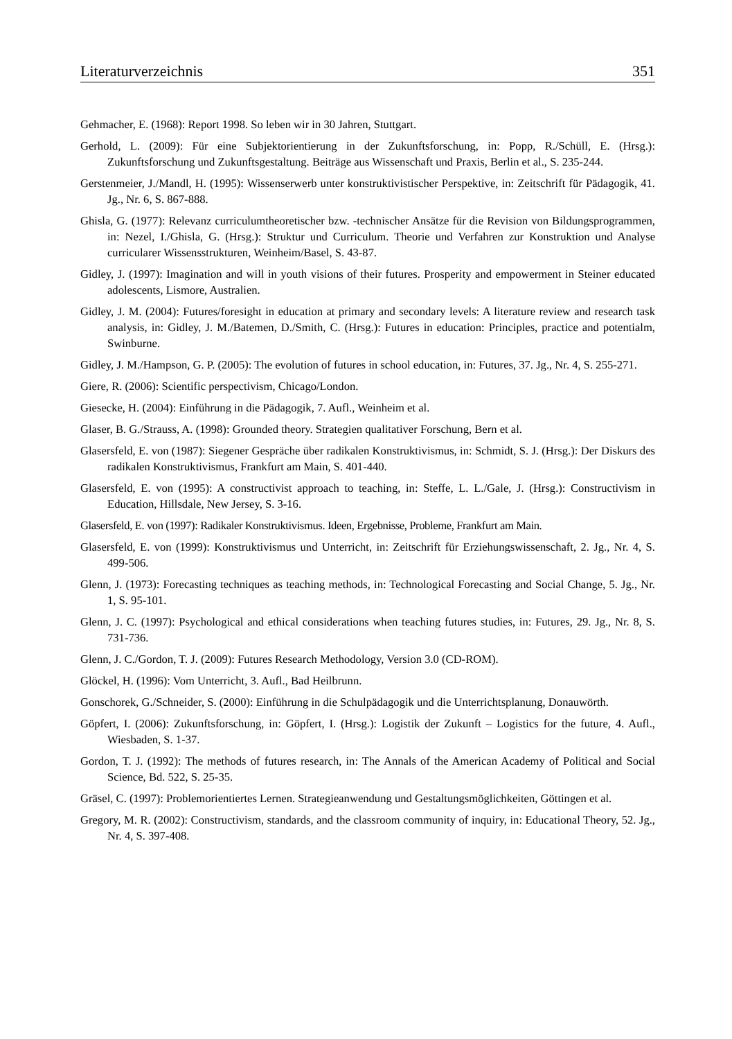Literaturverzeichnis 351
Gehmacher, E. (1968): Report 1998. So leben wir in 30 Jahren, Stuttgart.
Gerhold, L. (2009): Für eine Subjektorientierung in der Zukunftsforschung, in: Popp, R./Schüll, E. (Hrsg.): Zukunftsforschung und Zukunftsgestaltung. Beiträge aus Wissenschaft und Praxis, Berlin et al., S. 235-244.
Gerstenmeier, J./Mandl, H. (1995): Wissenserwerb unter konstruktivistischer Perspektive, in: Zeitschrift für Pädagogik, 41. Jg., Nr. 6, S. 867-888.
Ghisla, G. (1977): Relevanz curriculumtheoretischer bzw. -technischer Ansätze für die Revision von Bildungsprogrammen, in: Nezel, I./Ghisla, G. (Hrsg.): Struktur und Curriculum. Theorie und Verfahren zur Konstruktion und Analyse curricularer Wissensstrukturen, Weinheim/Basel, S. 43-87.
Gidley, J. (1997): Imagination and will in youth visions of their futures. Prosperity and empowerment in Steiner educated adolescents, Lismore, Australien.
Gidley, J. M. (2004): Futures/foresight in education at primary and secondary levels: A literature review and research task analysis, in: Gidley, J. M./Batemen, D./Smith, C. (Hrsg.): Futures in education: Principles, practice and potentialm, Swinburne.
Gidley, J. M./Hampson, G. P. (2005): The evolution of futures in school education, in: Futures, 37. Jg., Nr. 4, S. 255-271.
Giere, R. (2006): Scientific perspectivism, Chicago/London.
Giesecke, H. (2004): Einführung in die Pädagogik, 7. Aufl., Weinheim et al.
Glaser, B. G./Strauss, A. (1998): Grounded theory. Strategien qualitativer Forschung, Bern et al.
Glasersfeld, E. von (1987): Siegener Gespräche über radikalen Konstruktivismus, in: Schmidt, S. J. (Hrsg.): Der Diskurs des radikalen Konstruktivismus, Frankfurt am Main, S. 401-440.
Glasersfeld, E. von (1995): A constructivist approach to teaching, in: Steffe, L. L./Gale, J. (Hrsg.): Constructivism in Education, Hillsdale, New Jersey, S. 3-16.
Glasersfeld, E. von (1997): Radikaler Konstruktivismus. Ideen, Ergebnisse, Probleme, Frankfurt am Main.
Glasersfeld, E. von (1999): Konstruktivismus und Unterricht, in: Zeitschrift für Erziehungswissenschaft, 2. Jg., Nr. 4, S. 499-506.
Glenn, J. (1973): Forecasting techniques as teaching methods, in: Technological Forecasting and Social Change, 5. Jg., Nr. 1, S. 95-101.
Glenn, J. C. (1997): Psychological and ethical considerations when teaching futures studies, in: Futures, 29. Jg., Nr. 8, S. 731-736.
Glenn, J. C./Gordon, T. J. (2009): Futures Research Methodology, Version 3.0 (CD-ROM).
Glöckel, H. (1996): Vom Unterricht, 3. Aufl., Bad Heilbrunn.
Gonschorek, G./Schneider, S. (2000): Einführung in die Schulpädagogik und die Unterrichtsplanung, Donauwörth.
Göpfert, I. (2006): Zukunftsforschung, in: Göpfert, I. (Hrsg.): Logistik der Zukunft – Logistics for the future, 4. Aufl., Wiesbaden, S. 1-37.
Gordon, T. J. (1992): The methods of futures research, in: The Annals of the American Academy of Political and Social Science, Bd. 522, S. 25-35.
Gräsel, C. (1997): Problemorientiertes Lernen. Strategieanwendung und Gestaltungsmöglichkeiten, Göttingen et al.
Gregory, M. R. (2002): Constructivism, standards, and the classroom community of inquiry, in: Educational Theory, 52. Jg., Nr. 4, S. 397-408.